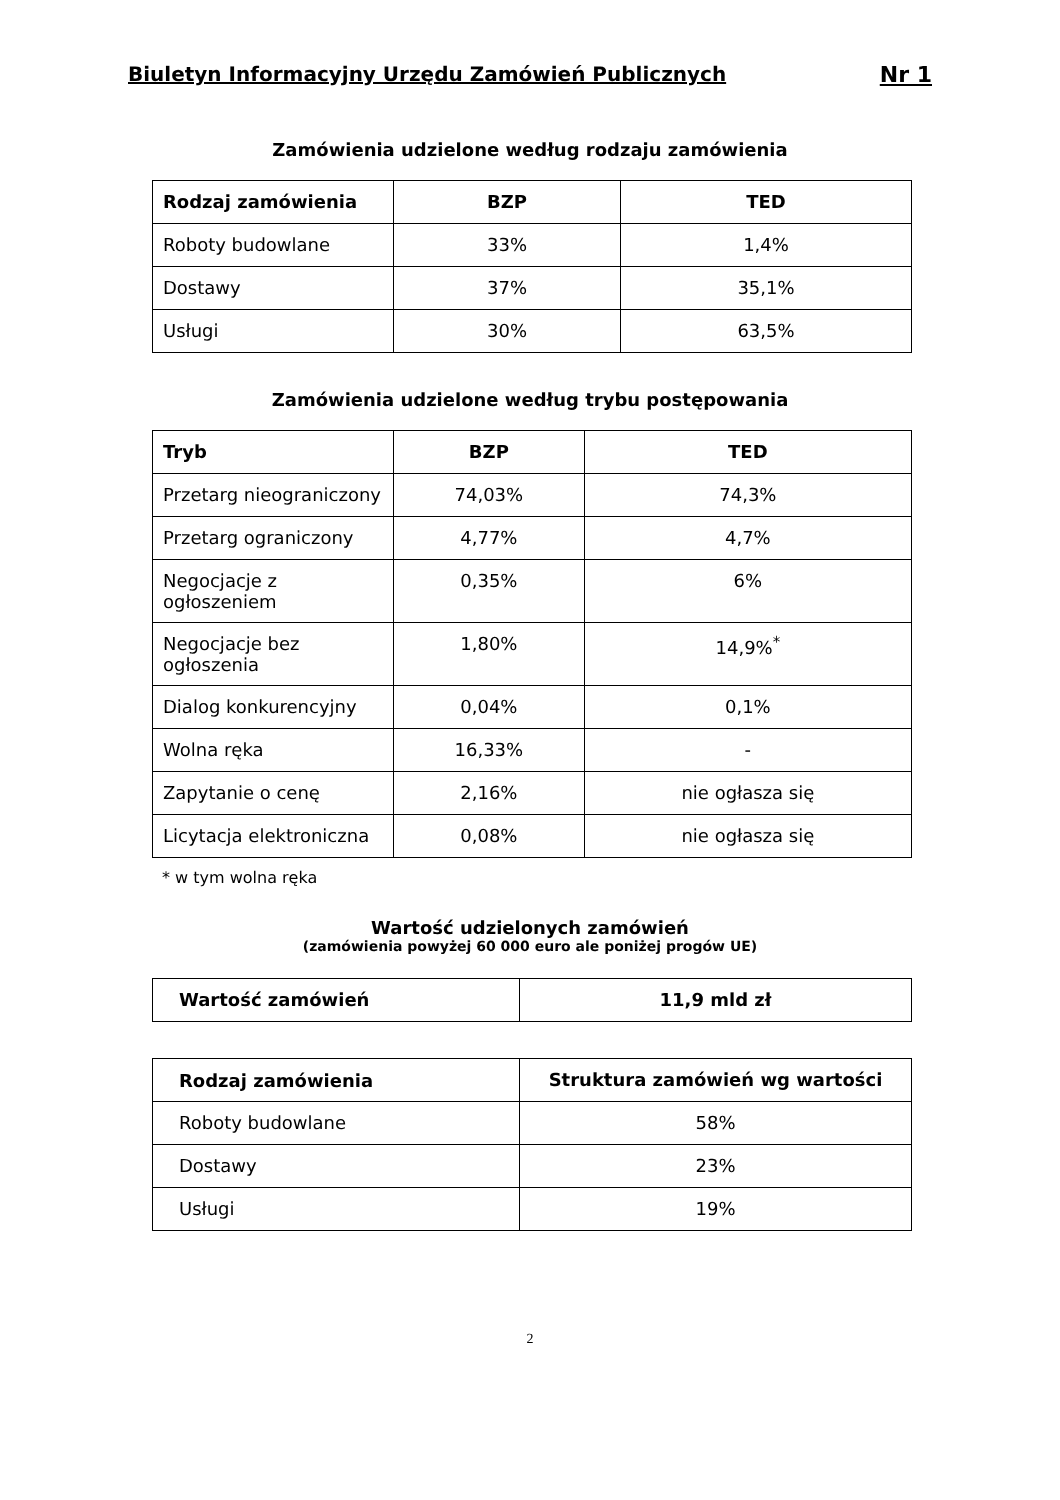Biuletyn Informacyjny Urzędu Zamówień Publicznych Nr 1
Zamówienia udzielone według rodzaju zamówienia
| Rodzaj zamówienia | BZP | TED |
| --- | --- | --- |
| Roboty budowlane | 33% | 1,4% |
| Dostawy | 37% | 35,1% |
| Usługi | 30% | 63,5% |
Zamówienia udzielone według trybu postępowania
| Tryb | BZP | TED |
| --- | --- | --- |
| Przetarg nieograniczony | 74,03% | 74,3% |
| Przetarg ograniczony | 4,77% | 4,7% |
| Negocjacje z ogłoszeniem | 0,35% | 6% |
| Negocjacje bez ogłoszenia | 1,80% | 14,9%<sup>*</sup> |
| Dialog konkurencyjny | 0,04% | 0,1% |
| Wolna ręka | 16,33% | - |
| Zapytanie o cenę | 2,16% | nie ogłasza się |
| Licytacja elektroniczna | 0,08% | nie ogłasza się |
* w tym wolna ręka
Wartość udzielonych zamówień
(zamówienia powyżej 60 000 euro ale poniżej progów UE)
| Wartość zamówień | 11,9 mld zł |
| --- | --- |
| Rodzaj zamówienia | Struktura zamówień wg wartości |
| --- | --- |
| Roboty budowlane | 58% |
| Dostawy | 23% |
| Usługi | 19% |
2